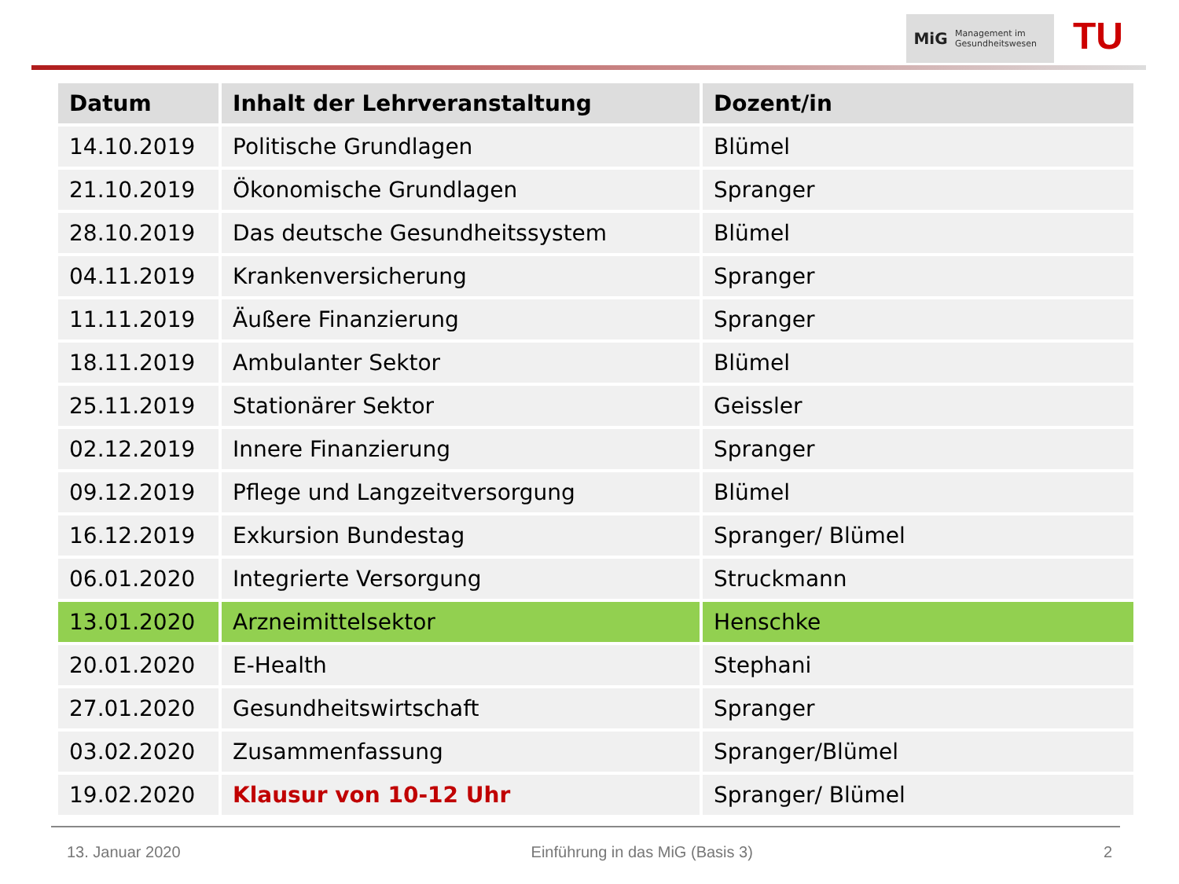MiG Management im
Gesundheitswesen
TU
| Datum | Inhalt der Lehrveranstaltung | Dozent/in |
| --- | --- | --- |
| 14.10.2019 | Politische Grundlagen | Blümel |
| 21.10.2019 | Ökonomische Grundlagen | Spranger |
| 28.10.2019 | Das deutsche Gesundheitssystem | Blümel |
| 04.11.2019 | Krankenversicherung | Spranger |
| 11.11.2019 | Äußere Finanzierung | Spranger |
| 18.11.2019 | Ambulanter Sektor | Blümel |
| 25.11.2019 | Stationärer Sektor | Geissler |
| 02.12.2019 | Innere Finanzierung | Spranger |
| 09.12.2019 | Pflege und Langzeitversorgung | Blümel |
| 16.12.2019 | Exkursion Bundestag | Spranger/ Blümel |
| 06.01.2020 | Integrierte Versorgung | Struckmann |
| 13.01.2020 | Arzneimittelsektor | Henschke |
| 20.01.2020 | E-Health | Stephani |
| 27.01.2020 | Gesundheitswirtschaft | Spranger |
| 03.02.2020 | Zusammenfassung | Spranger/Blümel |
| 19.02.2020 | Klausur von 10-12 Uhr | Spranger/ Blümel |
13. Januar 2020 Einführung in das MiG (Basis 3) 2